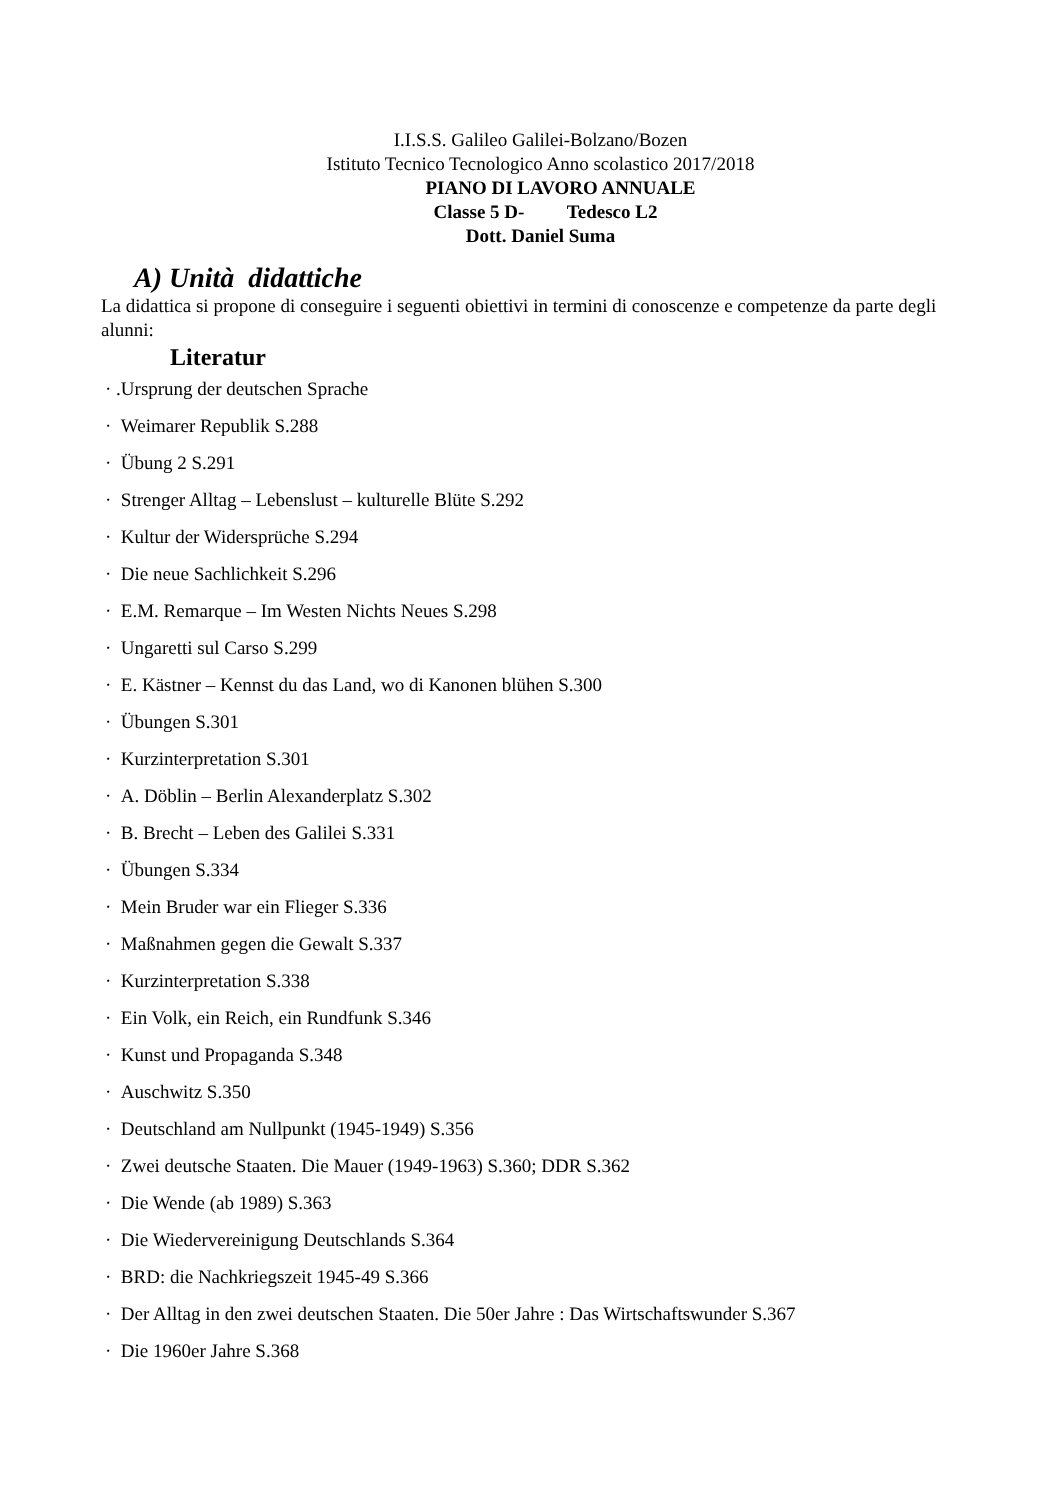I.I.S.S. Galileo Galilei-Bolzano/Bozen
Istituto Tecnico Tecnologico Anno scolastico 2017/2018
PIANO DI LAVORO ANNUALE
Classe 5 D- Tedesco L2
Dott. Daniel Suma
A) Unità didattiche
La didattica si propone di conseguire i seguenti obiettivi in termini di conoscenze e competenze da parte degli alunni:
Literatur
· .Ursprung der deutschen Sprache
· Weimarer Republik S.288
· Übung 2 S.291
· Strenger Alltag – Lebenslust – kulturelle Blüte S.292
· Kultur der Widersprüche S.294
· Die neue Sachlichkeit S.296
· E.M. Remarque – Im Westen Nichts Neues S.298
· Ungaretti sul Carso S.299
· E. Kästner – Kennst du das Land, wo di Kanonen blühen S.300
· Übungen S.301
· Kurzinterpretation S.301
· A. Döblin – Berlin Alexanderplatz S.302
· B. Brecht – Leben des Galilei S.331
· Übungen S.334
· Mein Bruder war ein Flieger S.336
· Maßnahmen gegen die Gewalt S.337
· Kurzinterpretation S.338
· Ein Volk, ein Reich, ein Rundfunk S.346
· Kunst und Propaganda S.348
· Auschwitz S.350
· Deutschland am Nullpunkt (1945-1949) S.356
· Zwei deutsche Staaten. Die Mauer (1949-1963) S.360; DDR S.362
· Die Wende (ab 1989) S.363
· Die Wiedervereinigung Deutschlands S.364
· BRD: die Nachkriegszeit 1945-49 S.366
· Der Alltag in den zwei deutschen Staaten. Die 50er Jahre : Das Wirtschaftswunder S.367
· Die 1960er Jahre S.368